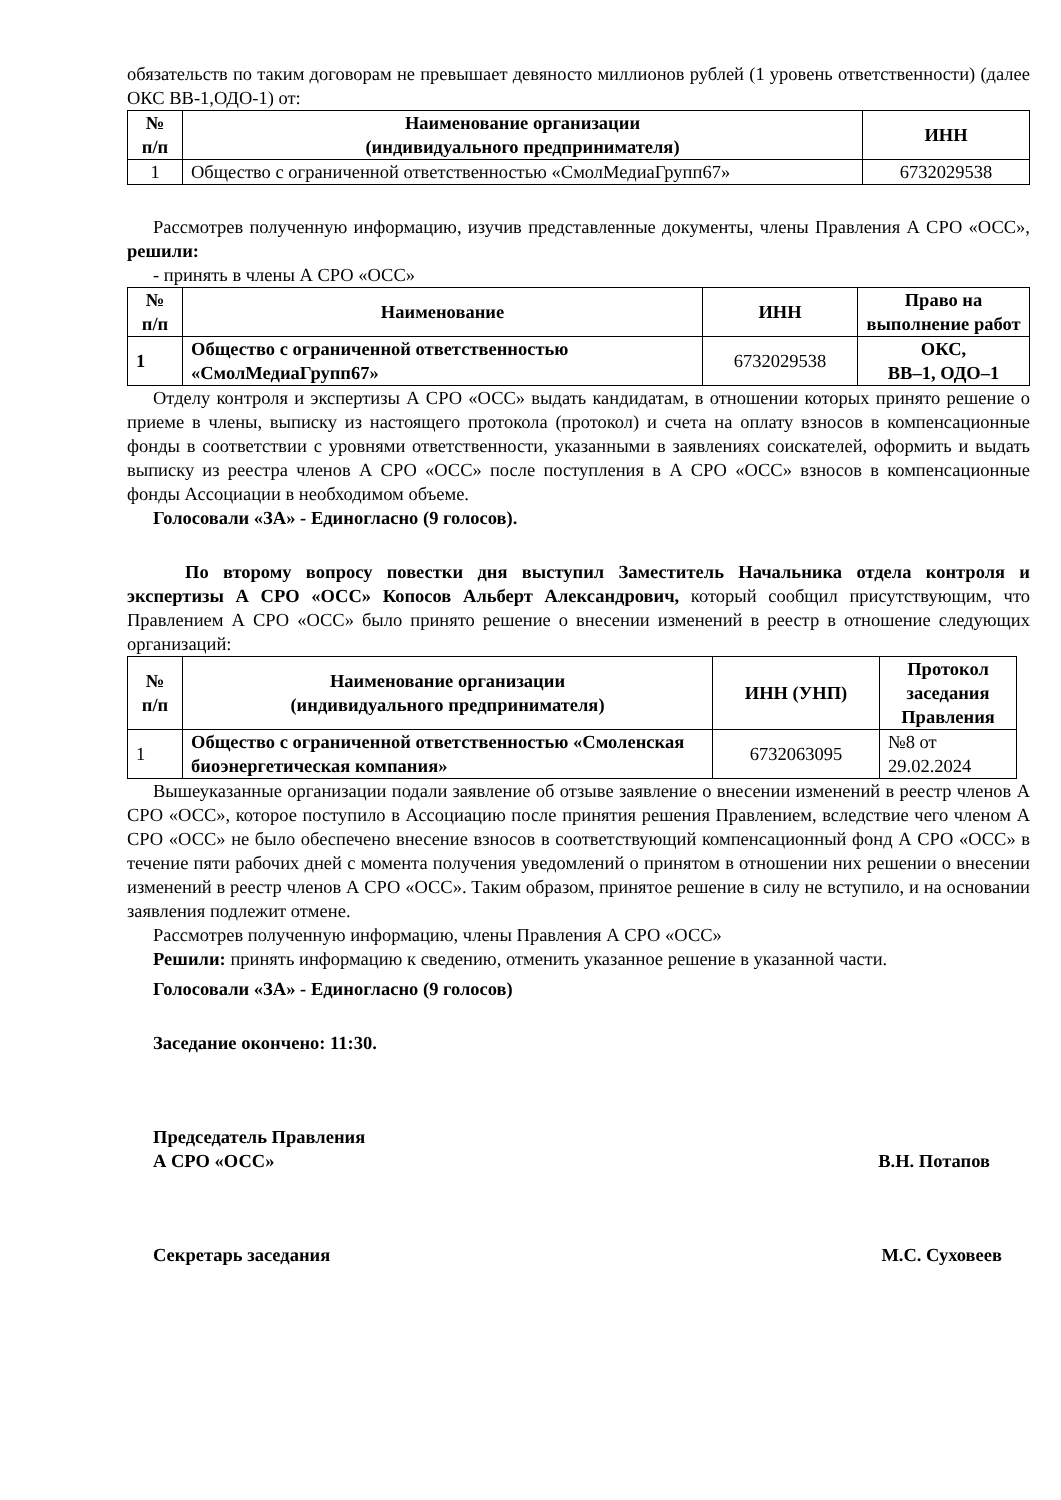обязательств по таким договорам не превышает девяносто миллионов рублей (1 уровень ответственности) (далее ОКС ВВ-1,ОДО-1) от:
| № п/п | Наименование организации (индивидуального предпринимателя) | ИНН |
| --- | --- | --- |
| 1 | Общество с ограниченной ответственностью «СмолМедиаГрупп67» | 6732029538 |
Рассмотрев полученную информацию, изучив представленные документы, члены Правления А СРО «ОСС», решили:
- принять в члены А СРО «ОСС»
| № п/п | Наименование | ИНН | Право на выполнение работ |
| --- | --- | --- | --- |
| 1 | Общество с ограниченной ответственностью «СмолМедиаГрупп67» | 6732029538 | ОКС, ВВ–1, ОДО–1 |
Отделу контроля и экспертизы А СРО «ОСС» выдать кандидатам, в отношении которых принято решение о приеме в члены, выписку из настоящего протокола (протокол) и счета на оплату взносов в компенсационные фонды в соответствии с уровнями ответственности, указанными в заявлениях соискателей, оформить и выдать выписку из реестра членов А СРО «ОСС» после поступления в А СРО «ОСС» взносов в компенсационные фонды Ассоциации в необходимом объеме.
Голосовали «ЗА» - Единогласно (9 голосов).
По второму вопросу повестки дня выступил Заместитель Начальника отдела контроля и экспертизы А СРО «ОСС» Копосов Альберт Александрович, который сообщил присутствующим, что Правлением А СРО «ОСС» было принято решение о внесении изменений в реестр в отношение следующих организаций:
| № п/п | Наименование организации (индивидуального предпринимателя) | ИНН (УНП) | Протокол заседания Правления |
| --- | --- | --- | --- |
| 1 | Общество с ограниченной ответственностью «Смоленская биоэнергетическая компания» | 6732063095 | №8 от 29.02.2024 |
Вышеуказанные организации подали заявление об отзыве заявление о внесении изменений в реестр членов А СРО «ОСС», которое поступило в Ассоциацию после принятия решения Правлением, вследствие чего членом А СРО «ОСС» не было обеспечено внесение взносов в соответствующий компенсационный фонд А СРО «ОСС» в течение пяти рабочих дней с момента получения уведомлений о принятом в отношении них решении о внесении изменений в реестр членов А СРО «ОСС». Таким образом, принятое решение в силу не вступило, и на основании заявления подлежит отмене.
Рассмотрев полученную информацию, члены Правления А СРО «ОСС»
Решили: принять информацию к сведению, отменить указанное решение в указанной части.
Голосовали «ЗА» - Единогласно (9 голосов)
Заседание окончено: 11:30.
Председатель Правления
А СРО «ОСС» В.Н. Потапов
Секретарь заседания М.С. Суховеев